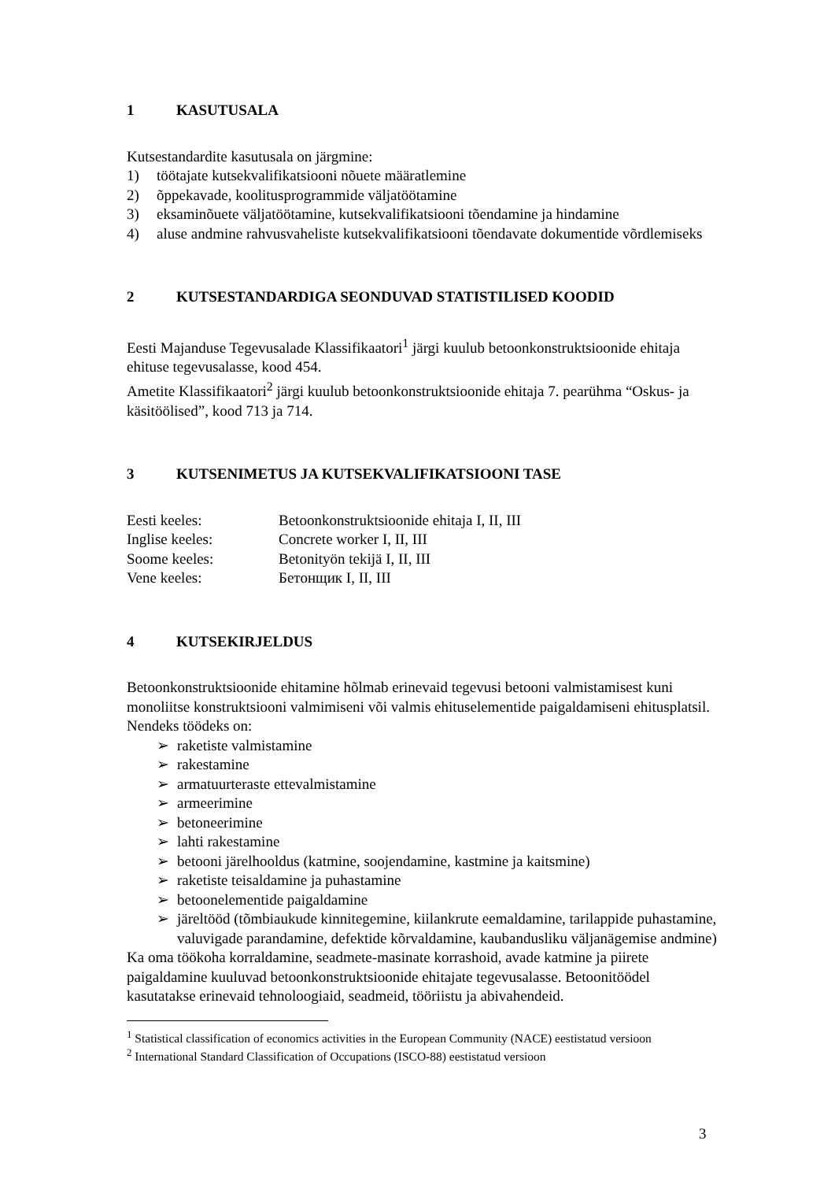1 KASUTUSALA
Kutsestandardite kasutusala on järgmine:
1) töötajate kutsekvalifikatsiooni nõuete määratlemine
2) õppekavade, koolitusprogrammide väljatöötamine
3) eksaminõuete väljatöötamine, kutsekvalifikatsiooni tõendamine ja hindamine
4) aluse andmine rahvusvaheliste kutsekvalifikatsiooni tõendavate dokumentide võrdlemiseks
2 KUTSESTANDARDIGA SEONDUVAD STATISTILISED KOODID
Eesti Majanduse Tegevusalade Klassifikaatori<sup>1</sup> järgi kuulub betoonkonstruktsioonide ehitaja ehituse tegevusalasse, kood 454.
Ametite Klassifikaatori<sup>2</sup> järgi kuulub betoonkonstruktsioonide ehitaja 7. pearühma “Oskus- ja käsitöölised”, kood 713 ja 714.
3 KUTSENIMETUS JA KUTSEKVALIFIKATSIOONI TASE
| Eesti keeles: | Betoonkonstruktsioonide ehitaja I, II, III |
| Inglise keeles: | Concrete worker I, II, III |
| Soome keeles: | Betonityön tekijä I, II, III |
| Vene keeles: | Бетонщик I, II, III |
4 KUTSEKIRJELDUS
Betoonkonstruktsioonide ehitamine hõlmab erinevaid tegevusi betooni valmistamisest kuni monoliitse konstruktsiooni valmimiseni või valmis ehituselementide paigaldamiseni ehitusplatsil. Nendeks töödeks on:
➢ raketiste valmistamine
➢ rakestamine
➢ armatuurteraste ettevalmistamine
➢ armeerimine
➢ betoneerimine
➢ lahti rakestamine
➢ betooni järelhooldus (katmine, soojendamine, kastmine ja kaitsmine)
➢ raketiste teisaldamine ja puhastamine
➢ betoonelementide paigaldamine
➢ järeltööd (tõmbiaukude kinnitegemine, kiilankrute eemaldamine, tarilappide puhastamine, valuvigade parandamine, defektide kõrvaldamine, kaubandusliku väljanägemise andmine)
Ka oma töökoha korraldamine, seadmete-masinate korrashoid, avade katmine ja piirete paigaldamine kuuluvad betoonkonstruktsioonide ehitajate tegevusalasse. Betoonitöödel kasutatakse erinevaid tehnoloogiaid, seadmeid, tööriistu ja abivahendeid.
<sup>1</sup> Statistical classification of economics activities in the European Community (NACE) eestistatud versioon
<sup>2</sup> International Standard Classification of Occupations (ISCO-88) eestistatud versioon
3